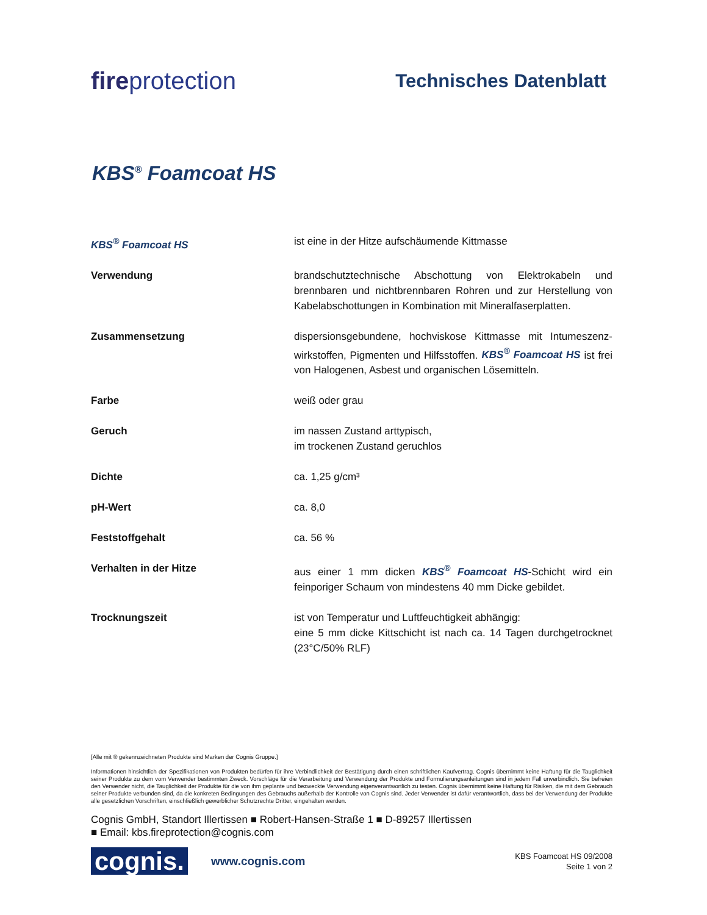fireprotection
Technisches Datenblatt
KBS<sup>®</sup> Foamcoat HS
| KBS<sup>®</sup> Foamcoat HS | ist eine in der Hitze aufschäumende Kittmasse |
| Verwendung | brandschutztechnische Abschottung von Elektrokabeln und brennbaren und nichtbrennbaren Rohren und zur Herstellung von Kabelabschottungen in Kombination mit Mineralfaserplatten. |
| Zusammensetzung | dispersionsgebundene, hochviskose Kittmasse mit Intumeszenz-wirkstoffen, Pigmenten und Hilfsstoffen. KBS<sup>®</sup> Foamcoat HS ist frei von Halogenen, Asbest und organischen Lösemitteln. |
| Farbe | weiß oder grau |
| Geruch | im nassen Zustand arttypisch, im trockenen Zustand geruchlos |
| Dichte | ca. 1,25 g/cm³ |
| pH-Wert | ca. 8,0 |
| Feststoffgehalt | ca. 56 % |
| Verhalten in der Hitze | aus einer 1 mm dicken KBS<sup>®</sup> Foamcoat HS -Schicht wird ein feinporiger Schaum von mindestens 40 mm Dicke gebildet. |
| Trocknungszeit | ist von Temperatur und Luftfeuchtigkeit abhängig: eine 5 mm dicke Kittschicht ist nach ca. 14 Tagen durchgetrocknet (23°C/50% RLF) |
[Alle mit ® gekennzeichneten Produkte sind Marken der Cognis Gruppe.]
Informationen hinsichtlich der Spezifikationen von Produkten bedürfen für ihre Verbindlichkeit der Bestätigung durch einen schriftlichen Kaufvertrag. Cognis übernimmt keine Haftung für die Tauglichkeit seiner Produkte zu dem vom Verwender bestimmten Zweck. Vorschläge für die Verarbeitung und Verwendung der Produkte und Formulierungsanleitungen sind in jedem Fall unverbindlich. Sie befreien den Verwender nicht, die Tauglichkeit der Produkte für die von ihm geplante und bezweckte Verwendung eigenverantwortlich zu testen. Cognis übernimmt keine Haftung für Risiken, die mit dem Gebrauch seiner Produkte verbunden sind, da die konkreten Bedingungen des Gebrauchs außerhalb der Kontrolle von Cognis sind. Jeder Verwender ist dafür verantwortlich, dass bei der Verwendung der Produkte alle gesetzlichen Vorschriften, einschließlich gewerblicher Schutzrechte Dritter, eingehalten werden.
Cognis GmbH, Standort Illertissen ■ Robert-Hansen-Straße 1 ■ D-89257 Illertissen
■ Email: kbs.fireprotection@cognis.com
cognis.
www.cognis.com
KBS Foamcoat HS 09/2008
Seite 1 von 2